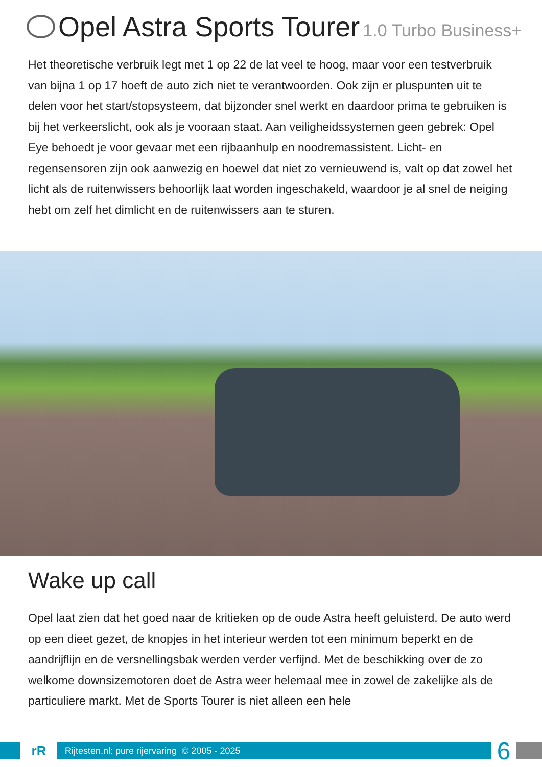Opel Astra Sports Tourer 1.0 Turbo Business+
Het theoretische verbruik legt met 1 op 22 de lat veel te hoog, maar voor een testverbruik van bijna 1 op 17 hoeft de auto zich niet te verantwoorden. Ook zijn er pluspunten uit te delen voor het start/stopsysteem, dat bijzonder snel werkt en daardoor prima te gebruiken is bij het verkeerslicht, ook als je vooraan staat. Aan veiligheidssystemen geen gebrek: Opel Eye behoedt je voor gevaar met een rijbaanhulp en noodremassistent. Licht- en regensensoren zijn ook aanwezig en hoewel dat niet zo vernieuwend is, valt op dat zowel het licht als de ruitenwissers behoorlijk laat worden ingeschakeld, waardoor je al snel de neiging hebt om zelf het dimlicht en de ruitenwissers aan te sturen.
Wake up call
Opel laat zien dat het goed naar de kritieken op de oude Astra heeft geluisterd. De auto werd op een dieet gezet, de knopjes in het interieur werden tot een minimum beperkt en de aandrijflijn en de versnellingsbak werden verder verfijnd. Met de beschikking over de zo welkome downsizemotoren doet de Astra weer helemaal mee in zowel de zakelijke als de particuliere markt. Met de Sports Tourer is niet alleen een hele
rR
Rijtesten.nl: pure rijervaring © 2005 - 2025
6